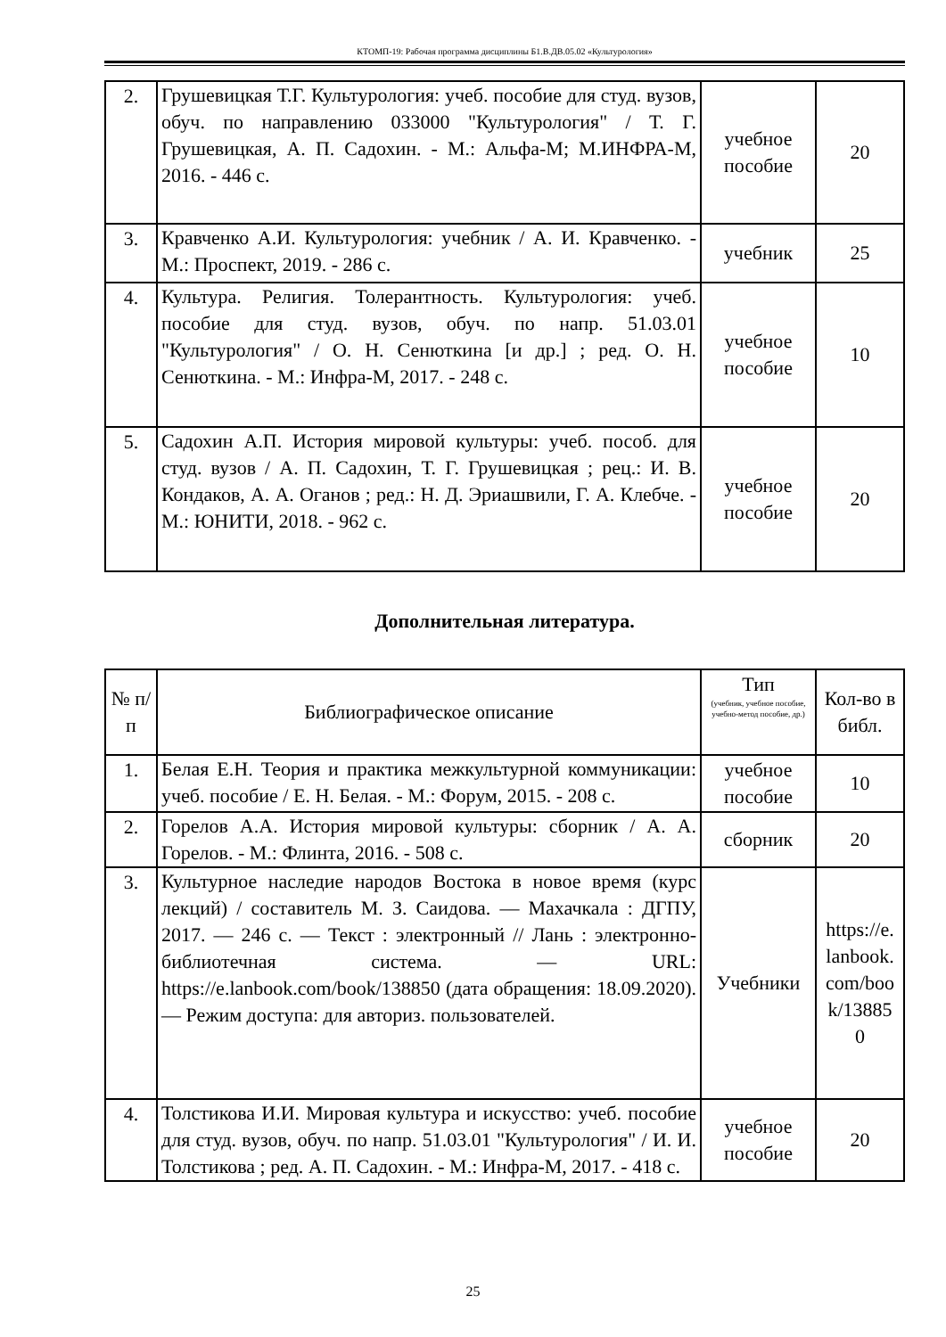КТОМП-19: Рабочая программа дисциплины Б1.В.ДВ.05.02 «Культурология»
| 2. | Грушевицкая Т.Г. Культурология: учеб. пособие для студ. вузов, обуч. по направлению 033000 "Культурология" / Т. Г. Грушевицкая, А. П. Садохин. - М.: Альфа-М; М.ИНФРА-М, 2016. - 446 с. | учебное пособие | 20 |
| 3. | Кравченко А.И. Культурология: учебник / А. И. Кравченко. - М.: Проспект, 2019. - 286 с. | учебник | 25 |
| 4. | Культура. Религия. Толерантность. Культурология: учеб. пособие для студ. вузов, обуч. по напр. 51.03.01 "Культурология" / О. Н. Сенюткина [и др.] ; ред. О. Н. Сенюткина. - М.: Инфра-М, 2017. - 248 с. | учебное пособие | 10 |
| 5. | Садохин А.П. История мировой культуры: учеб. пособ. для студ. вузов / А. П. Садохин, Т. Г. Грушевицкая ; рец.: И. В. Кондаков, А. А. Оганов ; ред.: Н. Д. Эриашвили, Г. А. Клебче. - М.: ЮНИТИ, 2018. - 962 с. | учебное пособие | 20 |
Дополнительная литература.
| № п/п | Библиографическое описание | Тип (учебник, учебное пособие, учебно-метод пособие, др.) | Кол-во в библ. |
| --- | --- | --- | --- |
| 1. | Белая Е.Н. Теория и практика межкультурной коммуникации: учеб. пособие / Е. Н. Белая. - М.: Форум, 2015. - 208 с. | учебное пособие | 10 |
| 2. | Горелов А.А. История мировой культуры: сборник / А. А. Горелов. - М.: Флинта, 2016. - 508 с. | сборник | 20 |
| 3. | Культурное наследие народов Востока в новое время (курс лекций) / составитель М. З. Саидова. — Махачкала : ДГПУ, 2017. — 246 с. — Текст : электронный // Лань : электронно-библиотечная система. — URL: https://e.lanbook.com/book/138850 (дата обращения: 18.09.2020). — Режим доступа: для авториз. пользователей. | Учебники | https://e. lanbook. com/boo k/13885 0 |
| 4. | Толстикова И.И. Мировая культура и искусство: учеб. пособие для студ. вузов, обуч. по напр. 51.03.01 "Культурология" / И. И. Толстикова ; ред. А. П. Садохин. - М.: Инфра-М, 2017. - 418 с. | учебное пособие | 20 |
25